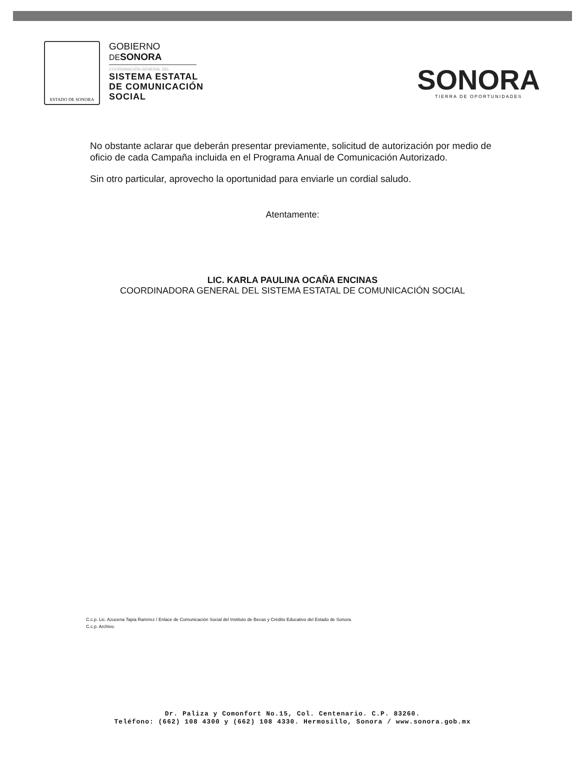ESTADO DE SONORA
GOBIERNO
DE SONORA
COORDINACIÓN GENERAL DEL
SISTEMA ESTATAL
DE COMUNICACIÓN
SOCIAL
SONORA
TIERRA DE OPORTUNIDADES
No obstante aclarar que deberán presentar previamente, solicitud de autorización por medio de oficio de cada Campaña incluida en el Programa Anual de Comunicación Autorizado.
Sin otro particular, aprovecho la oportunidad para enviarle un cordial saludo.
Atentamente:
LIC. KARLA PAULINA OCAÑA ENCINAS
COORDINADORA GENERAL DEL SISTEMA ESTATAL DE COMUNICACIÓN SOCIAL
C.c.p. Lic. Azucena Tapia Ramírez / Enlace de Comunicación Social del Instituto de Becas y Crédito Educativo del Estado de Sonora.
C.c.p. Archivo.
Dr. Paliza y Comonfort No.15, Col. Centenario. C.P. 83260.
Teléfono: (662) 108 4300 y (662) 108 4330. Hermosillo, Sonora / www.sonora.gob.mx